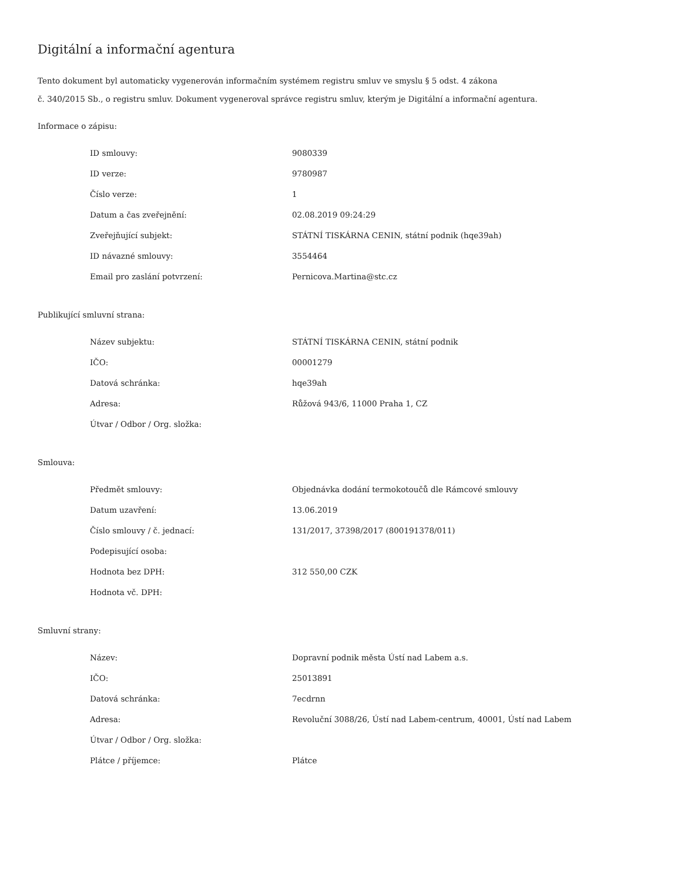Digitální a informační agentura
Tento dokument byl automaticky vygenerován informačním systémem registru smluv ve smyslu § 5 odst. 4 zákona
č. 340/2015 Sb., o registru smluv. Dokument vygeneroval správce registru smluv, kterým je Digitální a informační agentura.
Informace o zápisu:
| ID smlouvy: | 9080339 |
| ID verze: | 9780987 |
| Číslo verze: | 1 |
| Datum a čas zveřejnění: | 02.08.2019 09:24:29 |
| Zveřejňující subjekt: | STÁTNÍ TISKÁRNA CENIN, státní podnik (hqe39ah) |
| ID návazné smlouvy: | 3554464 |
| Email pro zaslání potvrzení: | Pernicova.Martina@stc.cz |
Publikující smluvní strana:
| Název subjektu: | STÁTNÍ TISKÁRNA CENIN, státní podnik |
| IČO: | 00001279 |
| Datová schránka: | hqe39ah |
| Adresa: | Růžová 943/6, 11000 Praha 1, CZ |
| Útvar / Odbor / Org. složka: | |
Smlouva:
| Předmět smlouvy: | Objednávka dodání termokotoučů dle Rámcové smlouvy |
| Datum uzavření: | 13.06.2019 |
| Číslo smlouvy / č. jednací: | 131/2017, 37398/2017 (800191378/011) |
| Podepisující osoba: | |
| Hodnota bez DPH: | 312 550,00 CZK |
| Hodnota vč. DPH: | |
Smluvní strany:
| Název: | Dopravní podnik města Ústí nad Labem a.s. |
| IČO: | 25013891 |
| Datová schránka: | 7ecdrnn |
| Adresa: | Revoluční 3088/26, Ústí nad Labem-centrum, 40001, Ústí nad Labem |
| Útvar / Odbor / Org. složka: | |
| Plátce / příjemce: | Plátce |